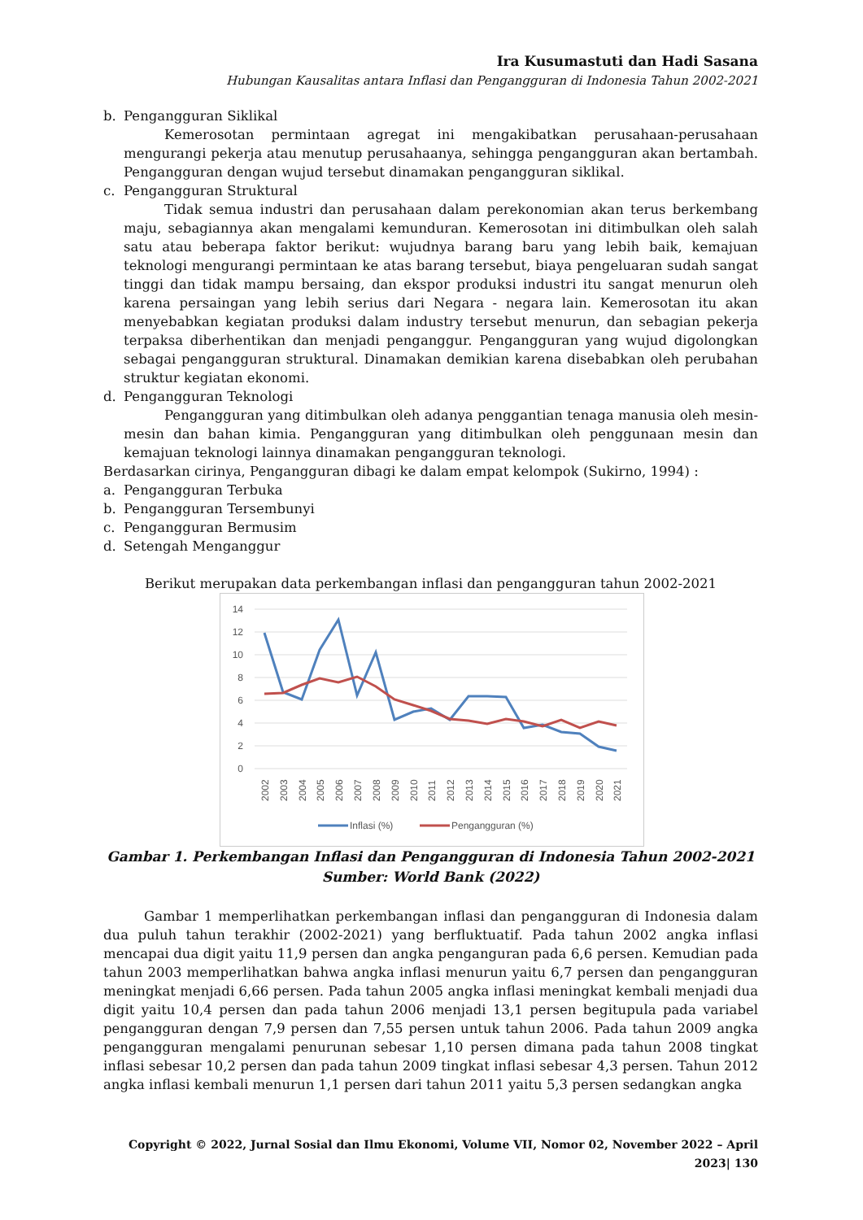Ira Kusumastuti dan Hadi Sasana
Hubungan Kausalitas antara Inflasi dan Pengangguran di Indonesia Tahun 2002-2021
b. Pengangguran Siklikal
Kemerosotan permintaan agregat ini mengakibatkan perusahaan-perusahaan mengurangi pekerja atau menutup perusahaanya, sehingga pengangguran akan bertambah. Pengangguran dengan wujud tersebut dinamakan pengangguran siklikal.
c. Pengangguran Struktural
Tidak semua industri dan perusahaan dalam perekonomian akan terus berkembang maju, sebagiannya akan mengalami kemunduran. Kemerosotan ini ditimbulkan oleh salah satu atau beberapa faktor berikut: wujudnya barang baru yang lebih baik, kemajuan teknologi mengurangi permintaan ke atas barang tersebut, biaya pengeluaran sudah sangat tinggi dan tidak mampu bersaing, dan ekspor produksi industri itu sangat menurun oleh karena persaingan yang lebih serius dari Negara - negara lain. Kemerosotan itu akan menyebabkan kegiatan produksi dalam industry tersebut menurun, dan sebagian pekerja terpaksa diberhentikan dan menjadi penganggur. Pengangguran yang wujud digolongkan sebagai pengangguran struktural. Dinamakan demikian karena disebabkan oleh perubahan struktur kegiatan ekonomi.
d. Pengangguran Teknologi
Pengangguran yang ditimbulkan oleh adanya penggantian tenaga manusia oleh mesin-mesin dan bahan kimia. Pengangguran yang ditimbulkan oleh penggunaan mesin dan kemajuan teknologi lainnya dinamakan pengangguran teknologi.
Berdasarkan cirinya, Pengangguran dibagi ke dalam empat kelompok (Sukirno, 1994) :
a. Pengangguran Terbuka
b. Pengangguran Tersembunyi
c. Pengangguran Bermusim
d. Setengah Menganggur
Berikut merupakan data perkembangan inflasi dan pengangguran tahun 2002-2021
14
12
10
8
6
4
2
0
2002
2003
2004
2005
2006
2007
2008
2009
2010
2011
2012
2013
2014
2015
2016
2017
2018
2019
2020
2021
Inflasi (%)
Pengangguran (%)
Gambar 1. Perkembangan Inflasi dan Pengangguran di Indonesia Tahun 2002-2021
Sumber: World Bank (2022)
Gambar 1 memperlihatkan perkembangan inflasi dan pengangguran di Indonesia dalam dua puluh tahun terakhir (2002-2021) yang berfluktuatif. Pada tahun 2002 angka inflasi mencapai dua digit yaitu 11,9 persen dan angka penganguran pada 6,6 persen. Kemudian pada tahun 2003 memperlihatkan bahwa angka inflasi menurun yaitu 6,7 persen dan pengangguran meningkat menjadi 6,66 persen. Pada tahun 2005 angka inflasi meningkat kembali menjadi dua digit yaitu 10,4 persen dan pada tahun 2006 menjadi 13,1 persen begitupula pada variabel pengangguran dengan 7,9 persen dan 7,55 persen untuk tahun 2006. Pada tahun 2009 angka pengangguran mengalami penurunan sebesar 1,10 persen dimana pada tahun 2008 tingkat inflasi sebesar 10,2 persen dan pada tahun 2009 tingkat inflasi sebesar 4,3 persen. Tahun 2012 angka inflasi kembali menurun 1,1 persen dari tahun 2011 yaitu 5,3 persen sedangkan angka
Copyright © 2022, Jurnal Sosial dan Ilmu Ekonomi, Volume VII, Nomor 02, November 2022 – April 2023| 130